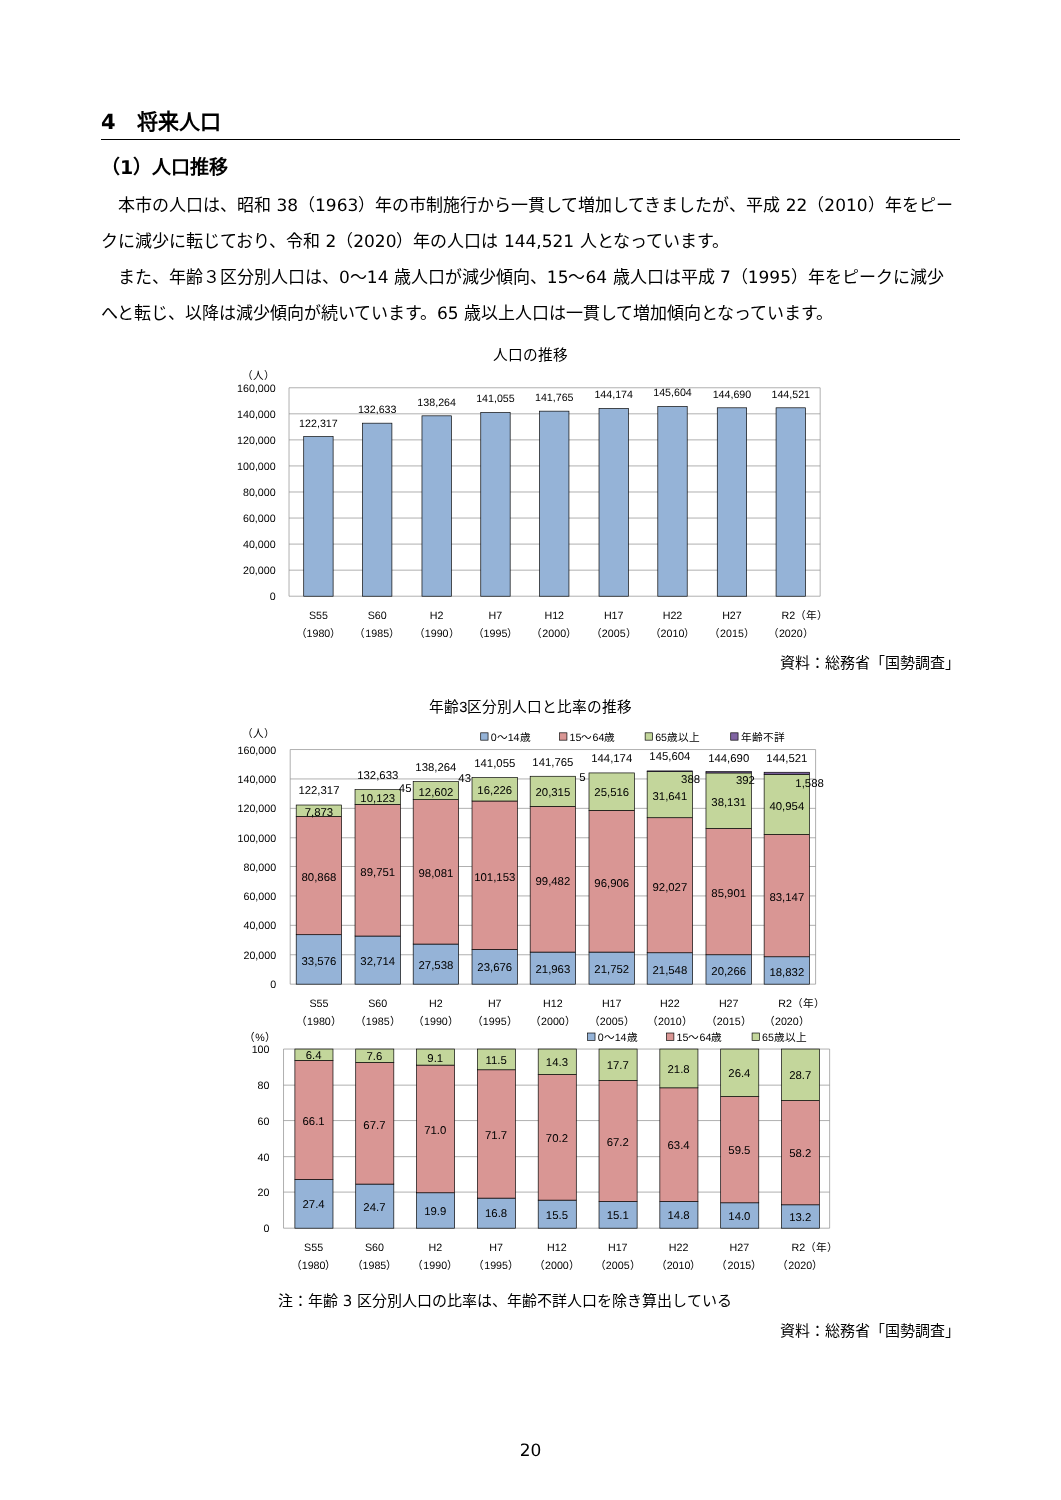4　将来人口
（1）人口推移
本市の人口は、昭和 38（1963）年の市制施行から一貫して増加してきましたが、平成 22（2010）年をピークに減少に転じており、令和 2（2020）年の人口は 144,521 人となっています。
また、年齢３区分別人口は、0～14 歳人口が減少傾向、15～64 歳人口は平成 7（1995）年をピークに減少へと転じ、以降は減少傾向が続いています。65 歳以上人口は一貫して増加傾向となっています。
人口の推移
（人）
160,000
140,000
120,000
100,000
80,000
60,000
40,000
20,000
0
122,317
132,633
138,264
141,055
141,765
144,174
145,604
144,690
144,521
S55
（1980）
S60
（1985）
H2
（1990）
H7
（1995）
H12
（2000）
H17
（2005）
H22
（2010）
H27
（2015）
R2（年）
（2020）
資料：総務省「国勢調査」
年齢3区分別人口と比率の推移
（人）
0～14歳
15～64歳
65歳以上
年齢不詳
160,000
140,000
120,000
100,000
80,000
60,000
40,000
20,000
0
122,317
7,873
80,868
33,576
132,633
45
10,123
89,751
32,714
138,264
43
12,602
98,081
27,538
141,055
16,226
101,153
23,676
141,765
5
20,315
99,482
21,963
144,174
25,516
96,906
21,752
145,604
388
31,641
92,027
21,548
144,690
392
38,131
85,901
20,266
144,521
1,588
40,954
83,147
18,832
S55
（1980）
S60
（1985）
H2
（1990）
H7
（1995）
H12
（2000）
H17
（2005）
H22
（2010）
H27
（2015）
R2（年）
（2020）
（%）
0～14歳
15～64歳
65歳以上
100
80
60
40
20
0
6.4
66.1
27.4
7.6
67.7
24.7
9.1
71.0
19.9
11.5
71.7
16.8
14.3
70.2
15.5
17.7
67.2
15.1
21.8
63.4
14.8
26.4
59.5
14.0
28.7
58.2
13.2
S55
（1980）
S60
（1985）
H2
（1990）
H7
（1995）
H12
（2000）
H17
（2005）
H22
（2010）
H27
（2015）
R2（年）
（2020）
注：年齢 3 区分別人口の比率は、年齢不詳人口を除き算出している
資料：総務省「国勢調査」
20